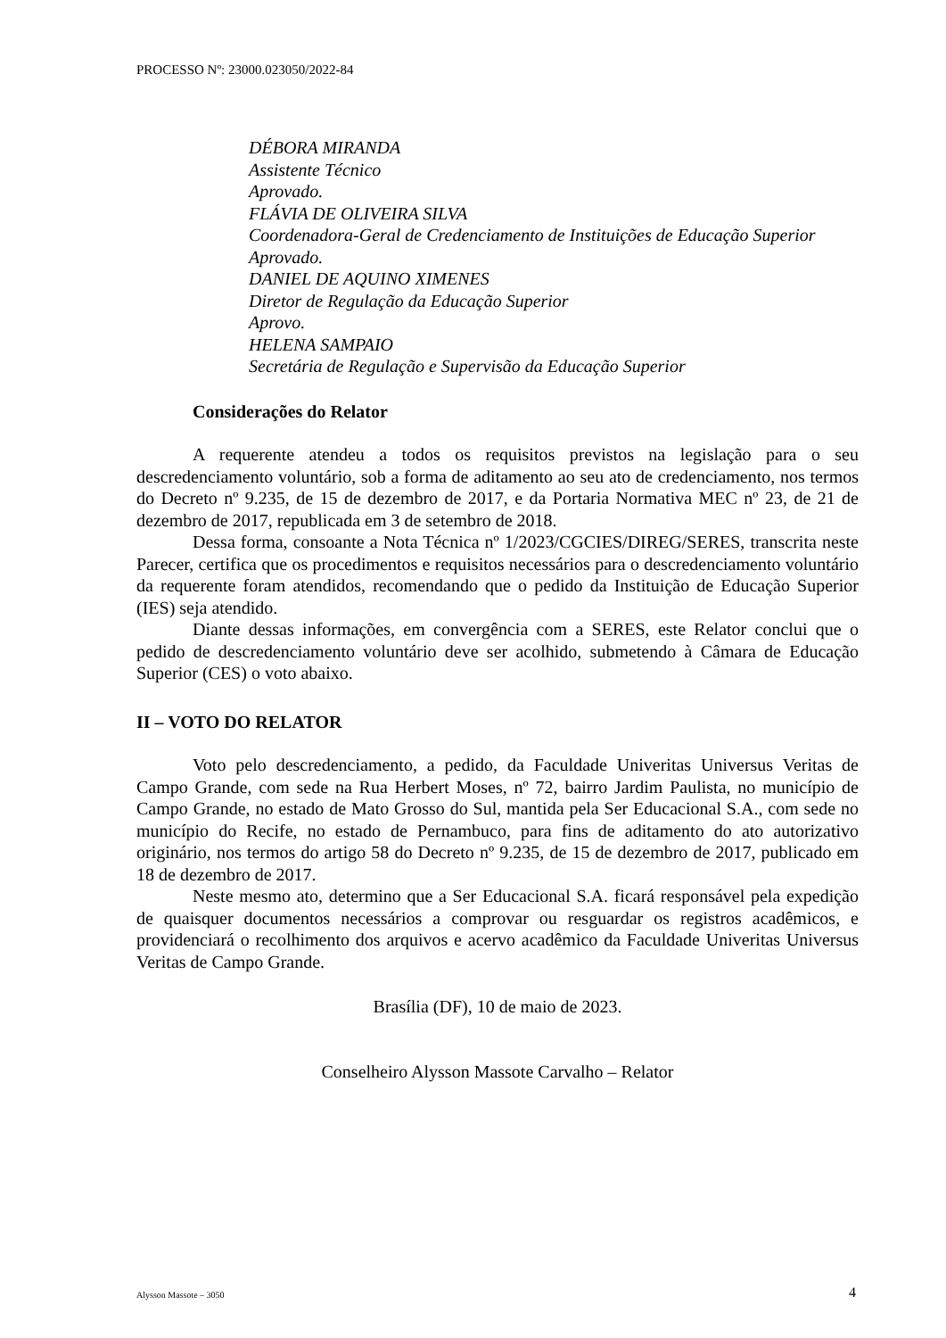PROCESSO Nº: 23000.023050/2022-84
DÉBORA MIRANDA
Assistente Técnico
Aprovado.
FLÁVIA DE OLIVEIRA SILVA
Coordenadora-Geral de Credenciamento de Instituições de Educação Superior
Aprovado.
DANIEL DE AQUINO XIMENES
Diretor de Regulação da Educação Superior
Aprovo.
HELENA SAMPAIO
Secretária de Regulação e Supervisão da Educação Superior
Considerações do Relator
A requerente atendeu a todos os requisitos previstos na legislação para o seu descredenciamento voluntário, sob a forma de aditamento ao seu ato de credenciamento, nos termos do Decreto nº 9.235, de 15 de dezembro de 2017, e da Portaria Normativa MEC nº 23, de 21 de dezembro de 2017, republicada em 3 de setembro de 2018.
Dessa forma, consoante a Nota Técnica nº 1/2023/CGCIES/DIREG/SERES, transcrita neste Parecer, certifica que os procedimentos e requisitos necessários para o descredenciamento voluntário da requerente foram atendidos, recomendando que o pedido da Instituição de Educação Superior (IES) seja atendido.
Diante dessas informações, em convergência com a SERES, este Relator conclui que o pedido de descredenciamento voluntário deve ser acolhido, submetendo à Câmara de Educação Superior (CES) o voto abaixo.
II – VOTO DO RELATOR
Voto pelo descredenciamento, a pedido, da Faculdade Univeritas Universus Veritas de Campo Grande, com sede na Rua Herbert Moses, nº 72, bairro Jardim Paulista, no município de Campo Grande, no estado de Mato Grosso do Sul, mantida pela Ser Educacional S.A., com sede no município do Recife, no estado de Pernambuco, para fins de aditamento do ato autorizativo originário, nos termos do artigo 58 do Decreto nº 9.235, de 15 de dezembro de 2017, publicado em 18 de dezembro de 2017.
Neste mesmo ato, determino que a Ser Educacional S.A. ficará responsável pela expedição de quaisquer documentos necessários a comprovar ou resguardar os registros acadêmicos, e providenciará o recolhimento dos arquivos e acervo acadêmico da Faculdade Univeritas Universus Veritas de Campo Grande.
Brasília (DF), 10 de maio de 2023.
Conselheiro Alysson Massote Carvalho – Relator
Alysson Massote – 3050 4